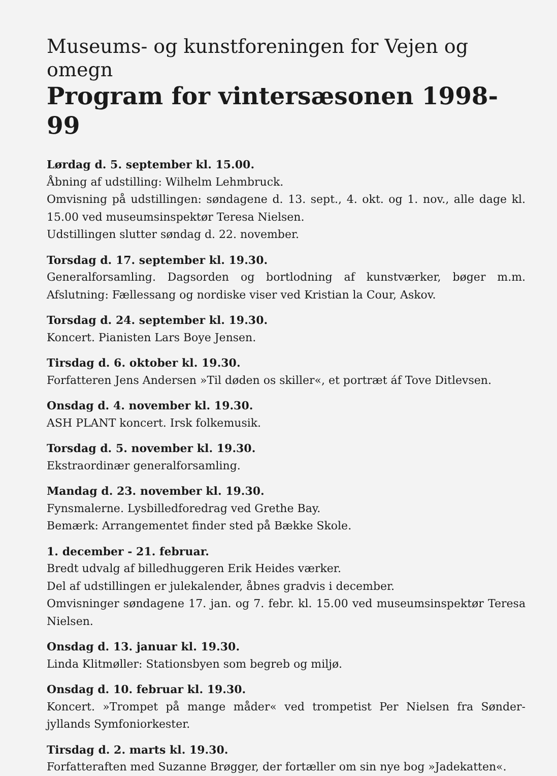Museums- og kunstforeningen for Vejen og omegn
Program for vintersæsonen 1998-99
Lørdag d. 5. september kl. 15.00.
Åbning af udstilling: Wilhelm Lehmbruck.
Omvisning på udstillingen: søndagene d. 13. sept., 4. okt. og 1. nov., alle dage kl. 15.00 ved museumsinspektør Teresa Nielsen.
Udstillingen slutter søndag d. 22. november.
Torsdag d. 17. september kl. 19.30.
Generalforsamling. Dagsorden og bortlodning af kunstværker, bøger m.m. Afslutning: Fællessang og nordiske viser ved Kristian la Cour, Askov.
Torsdag d. 24. september kl. 19.30.
Koncert. Pianisten Lars Boye Jensen.
Tirsdag d. 6. oktober kl. 19.30.
Forfatteren Jens Andersen »Til døden os skiller«, et portræt áf Tove Ditlevsen.
Onsdag d. 4. november kl. 19.30.
ASH PLANT koncert. Irsk folkemusik.
Torsdag d. 5. november kl. 19.30.
Ekstraordinær generalforsamling.
Mandag d. 23. november kl. 19.30.
Fynsmalerne. Lysbilledforedrag ved Grethe Bay.
Bemærk: Arrangementet finder sted på Bække Skole.
1. december - 21. februar.
Bredt udvalg af billedhuggeren Erik Heides værker.
Del af udstillingen er julekalender, åbnes gradvis i december.
Omvisninger søndagene 17. jan. og 7. febr. kl. 15.00 ved museumsinspektør Teresa Nielsen.
Onsdag d. 13. januar kl. 19.30.
Linda Klitmøller: Stationsbyen som begreb og miljø.
Onsdag d. 10. februar kl. 19.30.
Koncert. »Trompet på mange måder« ved trompetist Per Nielsen fra Sønder-jyllands Symfoniorkester.
Tirsdag d. 2. marts kl. 19.30.
Forfatteraften med Suzanne Brøgger, der fortæller om sin nye bog »Jadekatten«.